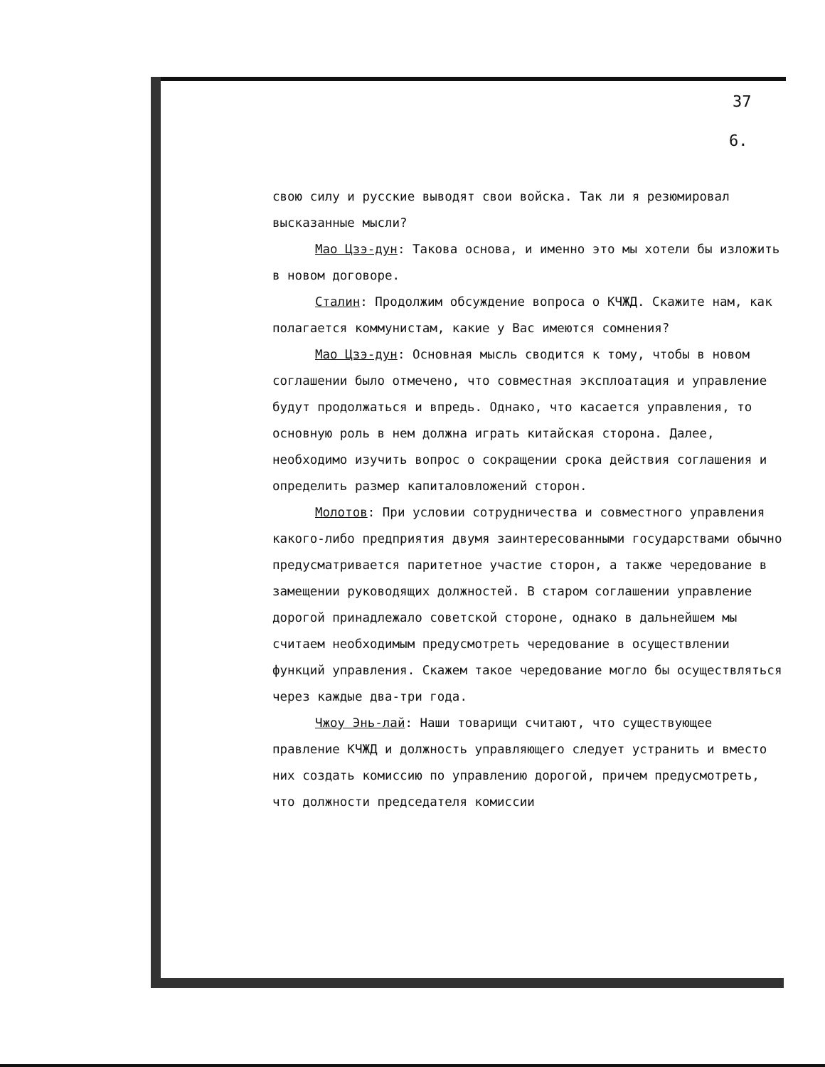37
6.
свою силу и русские выводят свои войска. Так ли я резюмировал высказанные мысли?
Мао Цзэ-дун: Такова основа, и именно это мы хотели бы изложить в новом договоре.
Сталин: Продолжим обсуждение вопроса о КЧЖД. Скажите нам, как полагается коммунистам, какие у Вас имеются сомнения?
Мао Цзэ-дун: Основная мысль сводится к тому, чтобы в новом соглашении было отмечено, что совместная эксплоатация и управление будут продолжаться и впредь. Однако, что касается управления, то основную роль в нем должна играть китайская сторона. Далее, необходимо изучить вопрос о сокращении срока действия соглашения и определить размер капиталовложений сторон.
Молотов: При условии сотрудничества и совместного управления какого-либо предприятия двумя заинтересованными государствами обычно предусматривается паритетное участие сторон, а также чередование в замещении руководящих должностей. В старом соглашении управление дорогой принадлежало советской стороне, однако в дальнейшем мы считаем необходимым предусмотреть чередование в осуществлении функций управления. Скажем такое чередование могло бы осуществляться через каждые два-три года.
Чжоу Энь-лай: Наши товарищи считают, что существующее правление КЧЖД и должность управляющего следует устранить и вместо них создать комиссию по управлению дорогой, причем предусмотреть, что должности председателя комиссии